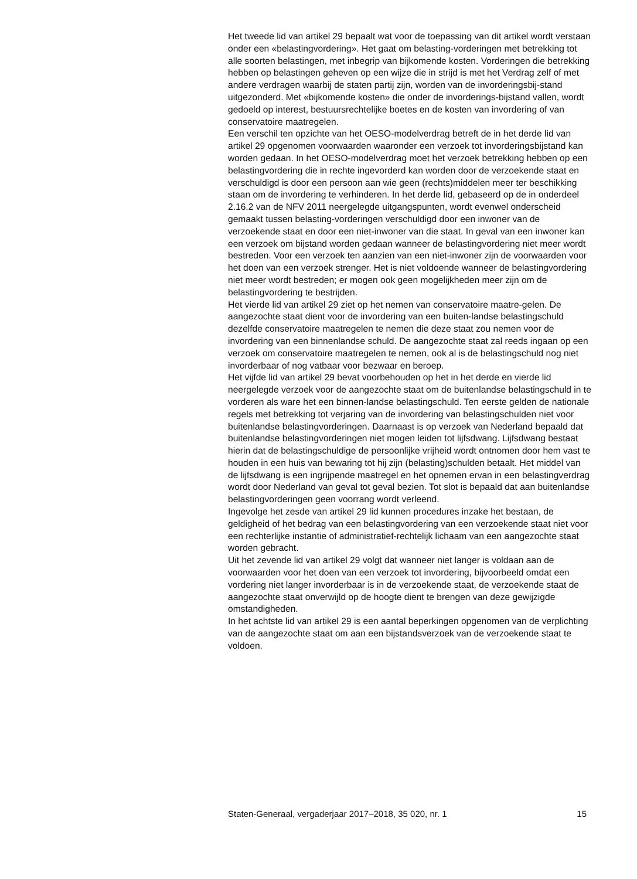Het tweede lid van artikel 29 bepaalt wat voor de toepassing van dit artikel wordt verstaan onder een «belastingvordering». Het gaat om belasting-vorderingen met betrekking tot alle soorten belastingen, met inbegrip van bijkomende kosten. Vorderingen die betrekking hebben op belastingen geheven op een wijze die in strijd is met het Verdrag zelf of met andere verdragen waarbij de staten partij zijn, worden van de invorderingsbij-stand uitgezonderd. Met «bijkomende kosten» die onder de invorderings-bijstand vallen, wordt gedoeld op interest, bestuursrechtelijke boetes en de kosten van invordering of van conservatoire maatregelen.
Een verschil ten opzichte van het OESO-modelverdrag betreft de in het derde lid van artikel 29 opgenomen voorwaarden waaronder een verzoek tot invorderingsbijstand kan worden gedaan. In het OESO-modelverdrag moet het verzoek betrekking hebben op een belastingvordering die in rechte ingevorderd kan worden door de verzoekende staat en verschuldigd is door een persoon aan wie geen (rechts)middelen meer ter beschikking staan om de invordering te verhinderen. In het derde lid, gebaseerd op de in onderdeel 2.16.2 van de NFV 2011 neergelegde uitgangspunten, wordt evenwel onderscheid gemaakt tussen belasting-vorderingen verschuldigd door een inwoner van de verzoekende staat en door een niet-inwoner van die staat. In geval van een inwoner kan een verzoek om bijstand worden gedaan wanneer de belastingvordering niet meer wordt bestreden. Voor een verzoek ten aanzien van een niet-inwoner zijn de voorwaarden voor het doen van een verzoek strenger. Het is niet voldoende wanneer de belastingvordering niet meer wordt bestreden; er mogen ook geen mogelijkheden meer zijn om de belastingvordering te bestrijden.
Het vierde lid van artikel 29 ziet op het nemen van conservatoire maatre-gelen. De aangezochte staat dient voor de invordering van een buiten-landse belastingschuld dezelfde conservatoire maatregelen te nemen die deze staat zou nemen voor de invordering van een binnenlandse schuld. De aangezochte staat zal reeds ingaan op een verzoek om conservatoire maatregelen te nemen, ook al is de belastingschuld nog niet invorderbaar of nog vatbaar voor bezwaar en beroep.
Het vijfde lid van artikel 29 bevat voorbehouden op het in het derde en vierde lid neergelegde verzoek voor de aangezochte staat om de buitenlandse belastingschuld in te vorderen als ware het een binnen-landse belastingschuld. Ten eerste gelden de nationale regels met betrekking tot verjaring van de invordering van belastingschulden niet voor buitenlandse belastingvorderingen. Daarnaast is op verzoek van Nederland bepaald dat buitenlandse belastingvorderingen niet mogen leiden tot lijfsdwang. Lijfsdwang bestaat hierin dat de belastingschuldige de persoonlijke vrijheid wordt ontnomen door hem vast te houden in een huis van bewaring tot hij zijn (belasting)schulden betaalt. Het middel van de lijfsdwang is een ingrijpende maatregel en het opnemen ervan in een belastingverdrag wordt door Nederland van geval tot geval bezien. Tot slot is bepaald dat aan buitenlandse belastingvorderingen geen voorrang wordt verleend.
Ingevolge het zesde van artikel 29 lid kunnen procedures inzake het bestaan, de geldigheid of het bedrag van een belastingvordering van een verzoekende staat niet voor een rechterlijke instantie of administratief-rechtelijk lichaam van een aangezochte staat worden gebracht.
Uit het zevende lid van artikel 29 volgt dat wanneer niet langer is voldaan aan de voorwaarden voor het doen van een verzoek tot invordering, bijvoorbeeld omdat een vordering niet langer invorderbaar is in de verzoekende staat, de verzoekende staat de aangezochte staat onverwijld op de hoogte dient te brengen van deze gewijzigde omstandigheden.
In het achtste lid van artikel 29 is een aantal beperkingen opgenomen van de verplichting van de aangezochte staat om aan een bijstandsverzoek van de verzoekende staat te voldoen.
Staten-Generaal, vergaderjaar 2017–2018, 35 020, nr. 1 15